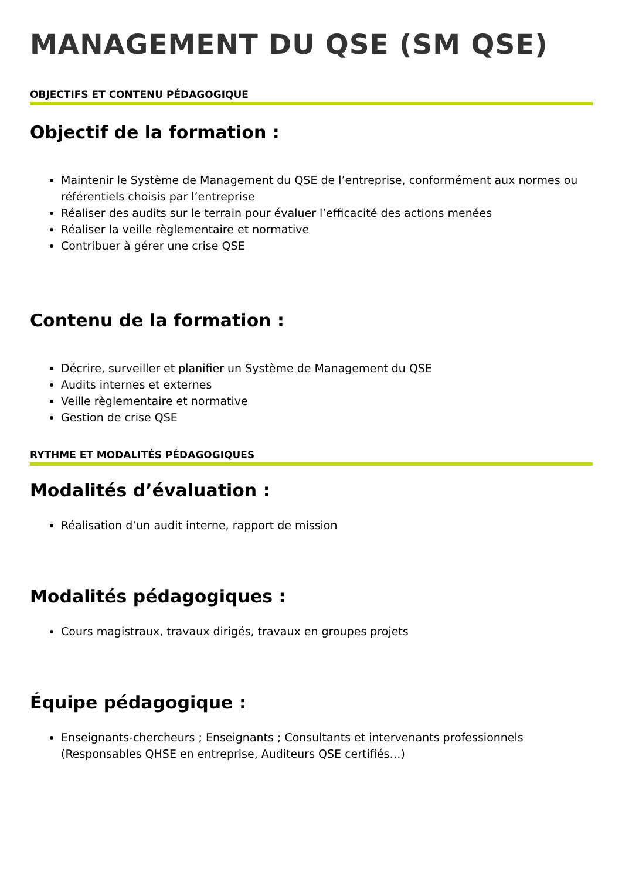MANAGEMENT DU QSE (SM QSE)
OBJECTIFS ET CONTENU PÉDAGOGIQUE
Objectif de la formation :
Maintenir le Système de Management du QSE de l’entreprise, conformément aux normes ou référentiels choisis par l’entreprise
Réaliser des audits sur le terrain pour évaluer l’efficacité des actions menées
Réaliser la veille règlementaire et normative
Contribuer à gérer une crise QSE
Contenu de la formation :
Décrire, surveiller et planifier un Système de Management du QSE
Audits internes et externes
Veille règlementaire et normative
Gestion de crise QSE
RYTHME ET MODALITÉS PÉDAGOGIQUES
Modalités d’évaluation :
Réalisation d’un audit interne, rapport de mission
Modalités pédagogiques :
Cours magistraux, travaux dirigés, travaux en groupes projets
Équipe pédagogique :
Enseignants-chercheurs ; Enseignants ; Consultants et intervenants professionnels (Responsables QHSE en entreprise, Auditeurs QSE certifiés…)